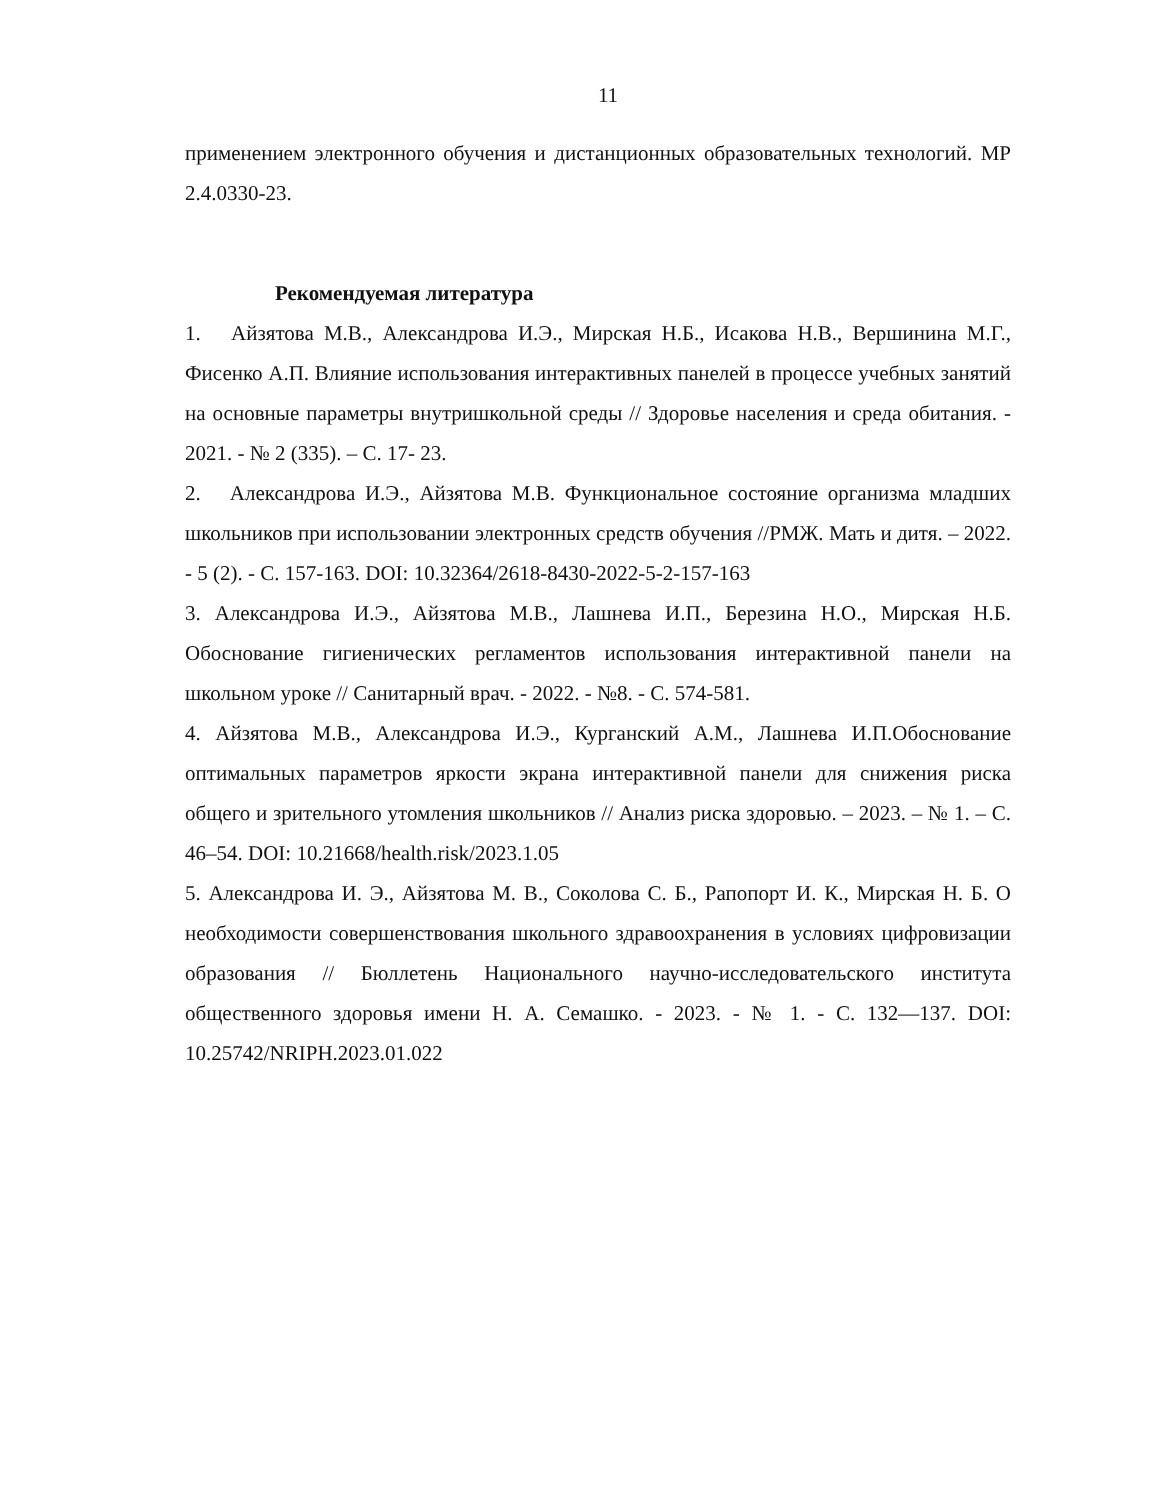11
применением электронного обучения и дистанционных образовательных технологий. МР 2.4.0330-23.
Рекомендуемая литература
1. Айзятова М.В., Александрова И.Э., Мирская Н.Б., Исакова Н.В., Вершинина М.Г., Фисенко А.П. Влияние использования интерактивных панелей в процессе учебных занятий на основные параметры внутришкольной среды // Здоровье населения и среда обитания. - 2021. - № 2 (335). – С. 17- 23.
2. Александрова И.Э., Айзятова М.В. Функциональное состояние организма младших школьников при использовании электронных средств обучения //РМЖ. Мать и дитя. – 2022. - 5 (2). - С. 157-163. DOI: 10.32364/2618-8430-2022-5-2-157-163
3. Александрова И.Э., Айзятова М.В., Лашнева И.П., Березина Н.О., Мирская Н.Б. Обоснование гигиенических регламентов использования интерактивной панели на школьном уроке // Санитарный врач. - 2022. - №8. - С. 574-581.
4. Айзятова М.В., Александрова И.Э., Курганский А.М., Лашнева И.П.Обоснование оптимальных параметров яркости экрана интерактивной панели для снижения риска общего и зрительного утомления школьников // Анализ риска здоровью. – 2023. – № 1. – С. 46–54. DOI: 10.21668/health.risk/2023.1.05
5. Александрова И. Э., Айзятова М. В., Соколова С. Б., Рапопорт И. К., Мирская Н. Б. О необходимости совершенствования школьного здравоохранения в условиях цифровизации образования // Бюллетень Национального научно-исследовательского института общественного здоровья имени Н. А. Семашко. - 2023. - № 1. - С. 132—137. DOI: 10.25742/NRIPH.2023.01.022